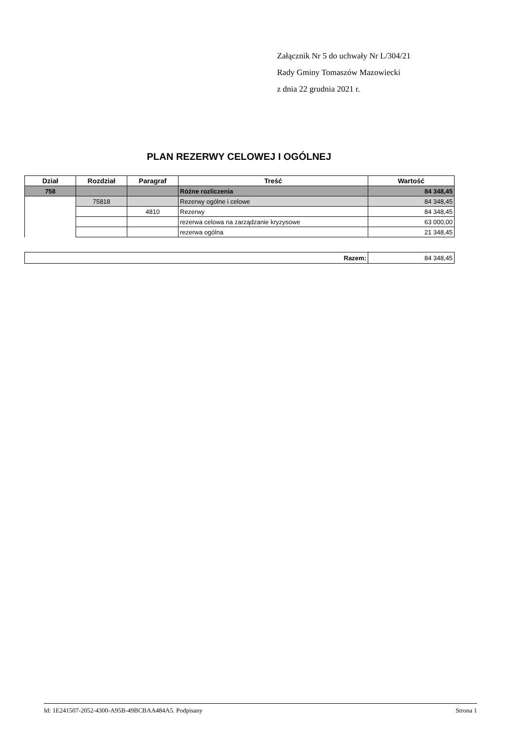Załącznik Nr 5 do uchwały Nr L/304/21
Rady Gminy Tomaszów Mazowiecki
z dnia 22 grudnia 2021 r.
PLAN REZERWY CELOWEJ I OGÓLNEJ
| Dział | Rozdział | Paragraf | Treść | Wartość |
| --- | --- | --- | --- | --- |
| 758 | | | Różne rozliczenia | 84 348,45 |
| | 75818 | | Rezerwy ogólne i celowe | 84 348,45 |
| | | 4810 | Rezerwy | 84 348,45 |
| | | | rezerwa celowa na zarządzanie kryzysowe | 63 000,00 |
| | | | rezerwa ogólna | 21 348,45 |
| Razem: | 84 348,45 |
Id: 1E241507-2052-4300-A95B-49BCBAA484A5. Podpisany Strona 1